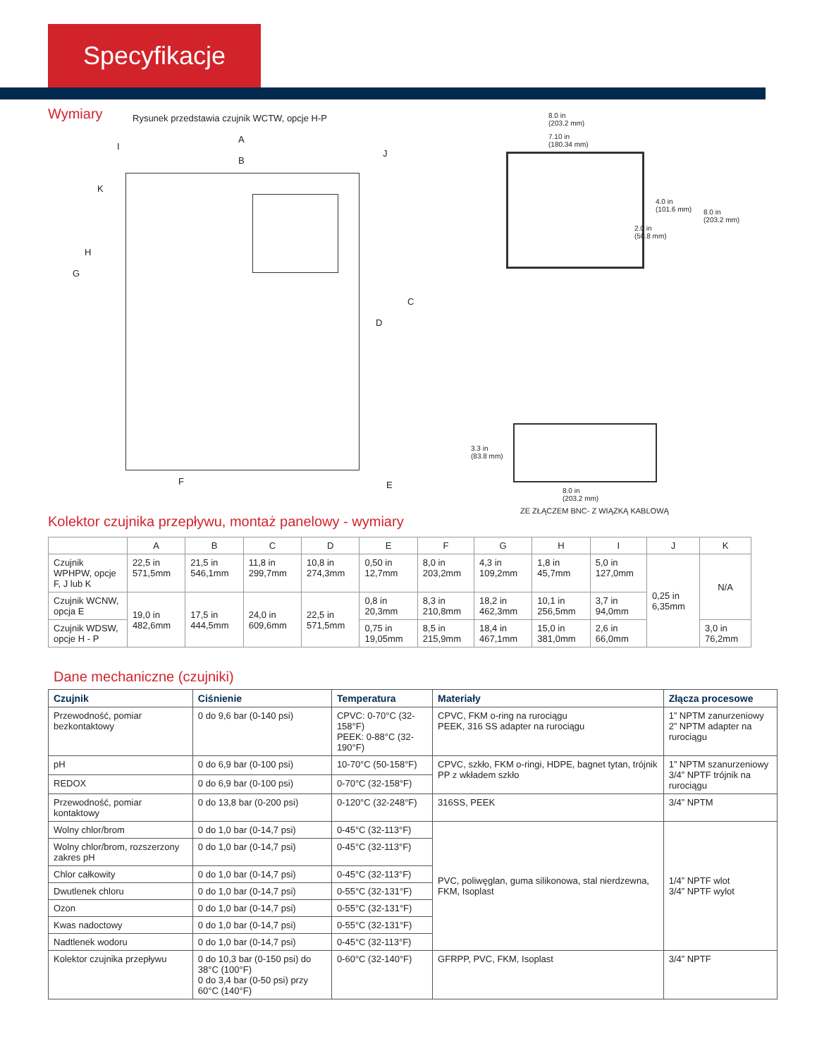Specyfikacje
Wymiary
Rysunek przedstawia czujnik WCTW, opcje H-P
A
B
C
D
E
F
G
H
I
J
K
8.0 in
(203.2 mm)
7.10 in
(180.34 mm)
4.0 in
(101.6 mm)
8.0 in
(203.2 mm)
2.0 in
(50.8 mm)
3.3 in
(83.8 mm)
8.0 in
(203.2 mm)
ZE ZŁĄCZEM BNC- Z WIĄZKĄ KABLOWĄ
Kolektor czujnika przepływu, montaż panelowy - wymiary
| | A | B | C | D | E | F | G | H | I | J | K |
| --- | --- | --- | --- | --- | --- | --- | --- | --- | --- | --- | --- |
| Czujnik WPHPW, opcje F, J lub K | 22,5 in 571,5mm | 21,5 in 546,1mm | 11,8 in 299,7mm | 10,8 in 274,3mm | 0,50 in 12,7mm | 8,0 in 203,2mm | 4,3 in 109,2mm | 1,8 in 45,7mm | 5,0 in 127,0mm | 0,25 in 6,35mm | N/A |
| Czujnik WCNW, opcja E | 19,0 in 482,6mm | 17,5 in 444,5mm | 24,0 in 609,6mm | 22,5 in 571,5mm | 0,8 in 20,3mm | 8,3 in 210,8mm | 18,2 in 462,3mm | 10,1 in 256,5mm | 3,7 in 94,0mm | | |
| Czujnik WDSW, opcje H - P | | | | | 0,75 in 19,05mm | 8,5 in 215,9mm | 18,4 in 467,1mm | 15,0 in 381,0mm | 2,6 in 66,0mm | | 3,0 in 76,2mm |
Dane mechaniczne (czujniki)
| Czujnik | Ciśnienie | Temperatura | Materiały | Złącza procesowe |
| --- | --- | --- | --- | --- |
| Przewodność, pomiar bezkontaktowy | 0 do 9,6 bar (0-140 psi) | CPVC: 0-70°C (32-158°F) PEEK: 0-88°C (32-190°F) | CPVC, FKM o-ring na rurociągu PEEK, 316 SS adapter na rurociągu | 1” NPTM zanurzeniowy 2” NPTM adapter na rurociągu |
| pH | 0 do 6,9 bar (0-100 psi) | 10-70°C (50-158°F) | CPVC, szkło, FKM o-ringi, HDPE, bagnet tytan, trójnik PP z wkładem szkło | 1” NPTM szanurzeniowy 3/4” NPTF trójnik na rurociągu |
| REDOX | 0 do 6,9 bar (0-100 psi) | 0-70°C (32-158°F) | | |
| Przewodność, pomiar kontaktowy | 0 do 13,8 bar (0-200 psi) | 0-120°C (32-248°F) | 316SS, PEEK | 3/4” NPTM |
| Wolny chlor/brom | 0 do 1,0 bar (0-14,7 psi) | 0-45°C (32-113°F) | PVC, poliwęglan, guma silikonowa, stal nierdzewna, FKM, Isoplast | 1/4” NPTF wlot 3/4” NPTF wylot |
| Wolny chlor/brom, rozszerzony zakres pH | 0 do 1,0 bar (0-14,7 psi) | 0-45°C (32-113°F) | | |
| Chlor całkowity | 0 do 1,0 bar (0-14,7 psi) | 0-45°C (32-113°F) | | |
| Dwutlenek chloru | 0 do 1,0 bar (0-14,7 psi) | 0-55°C (32-131°F) | | |
| Ozon | 0 do 1,0 bar (0-14,7 psi) | 0-55°C (32-131°F) | | |
| Kwas nadoctowy | 0 do 1,0 bar (0-14,7 psi) | 0-55°C (32-131°F) | | |
| Nadtlenek wodoru | 0 do 1,0 bar (0-14,7 psi) | 0-45°C (32-113°F) | | |
| Kolektor czujnika przepływu | 0 do 10,3 bar (0-150 psi) do 38°C (100°F) 0 do 3,4 bar (0-50 psi) przy 60°C (140°F) | 0-60°C (32-140°F) | GFRPP, PVC, FKM, Isoplast | 3/4” NPTF |